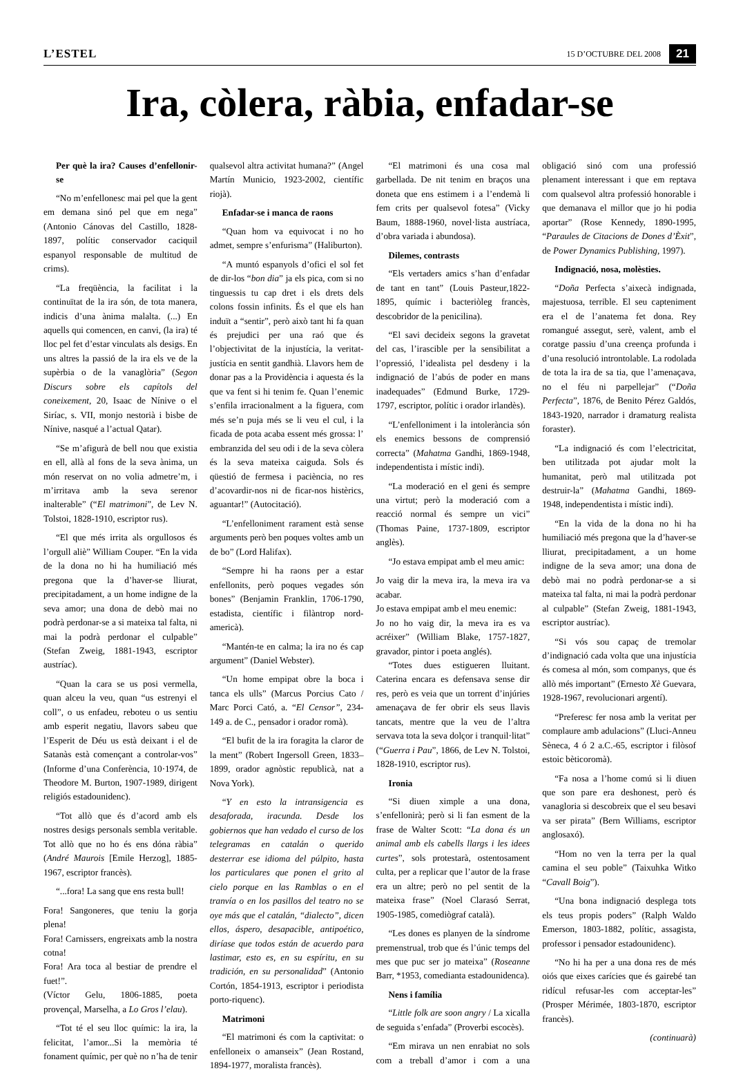L’ESTEL
15 D’OCTUBRE DEL 2008
21
Ira, còlera, ràbia, enfadar-se
Per què la ira? Causes d’enfellonir-se
“No m’enfellonesc mai pel que la gent em demana sinó pel que em nega” (Antonio Cánovas del Castillo, 1828-1897, polític conservador caciquil espanyol responsable de multitud de crims).
“La freqüència, la facilitat i la continuïtat de la ira són, de tota manera, indicis d’una ànima malalta. (...) En aquells qui comencen, en canvi, (la ira) té lloc pel fet d’estar vinculats als desigs. En uns altres la passió de la ira els ve de la supèrbia o de la vanaglòria” (Segon Discurs sobre els capítols del coneixement, 20, Isaac de Nínive o el Siríac, s. VII, monjo nestorià i bisbe de Nínive, nasqué a l’actual Qatar).
“Se m’afigurà de bell nou que existia en ell, allà al fons de la seva ànima, un món reservat on no volia admetre’m, i m’irritava amb la seva serenor inalterable” (“El matrimoni”, de Lev N. Tolstoi, 1828-1910, escriptor rus).
“El que més irrita als orgullosos és l’orgull aliè” William Couper. “En la vida de la dona no hi ha humiliació més pregona que la d’haver-se lliurat, precipitadament, a un home indigne de la seva amor; una dona de debò mai no podrà perdonar-se a si mateixa tal falta, ni mai la podrà perdonar el culpable” (Stefan Zweig, 1881-1943, escriptor austríac).
“Quan la cara se us posi vermella, quan alceu la veu, quan “us estrenyi el coll”, o us enfadeu, reboteu o us sentiu amb esperit negatiu, llavors sabeu que l’Esperit de Déu us està deixant i el de Satanàs està començant a controlar-vos” (Informe d’una Conferència, 10·1974, de Theodore M. Burton, 1907-1989, dirigent religiós estadounidenc).
“Tot allò que és d’acord amb els nostres desigs personals sembla veritable. Tot allò que no ho és ens dóna ràbia” (André Maurois [Emile Herzog], 1885-1967, escriptor francès).
“...fora! La sang que ens resta bull!
Fora! Sangoneres, que teniu la gorja plena!
Fora! Carnissers, engreixats amb la nostra cotna!
Fora! Ara toca al bestiar de prendre el fuet!”.
(Víctor Gelu, 1806-1885, poeta provençal, Marselha, a Lo Gros l’elau).
“Tot té el seu lloc químic: la ira, la felicitat, l’amor...Si la memòria té fonament químic, per què no n’ha de tenir qualsevol altra activitat humana?” (Angel Martín Municio, 1923-2002, científic riojà).
Enfadar-se i manca de raons
“Quan hom va equivocat i no ho admet, sempre s’enfurisma” (Haliburton).
“A muntó espanyols d’ofici el sol fet de dir-los “bon dia” ja els pica, com si no tinguessis tu cap dret i els drets dels colons fossin infinits. És el que els han induït a “sentir”, però això tant hi fa quan és prejudici per una raó que és l’objectivitat de la injustícia, la veritat-justícia en sentit gandhià. Llavors hem de donar pas a la Providència i aquesta és la que va fent si hi tenim fe. Quan l’enemic s’enfila irracionalment a la figuera, com més se’n puja més se li veu el cul, i la ficada de pota acaba essent més grossa: l’ embranzida del seu odi i de la seva còlera és la seva mateixa caiguda. Sols és qüestió de fermesa i paciència, no res d’acovardir-nos ni de ficar-nos histèrics, aguantar!” (Autocitació).
“L’enfelloniment rarament està sense arguments però ben poques voltes amb un de bo” (Lord Halifax).
“Sempre hi ha raons per a estar enfellonits, però poques vegades són bones” (Benjamin Franklin, 1706-1790, estadista, científic i filàntrop nord-americà).
“Mantén-te en calma; la ira no és cap argument” (Daniel Webster).
“Un home empipat obre la boca i tanca els ulls” (Marcus Porcius Cato / Marc Porci Cató, a. “El Censor”, 234-149 a. de C., pensador i orador romà).
“El bufit de la ira foragita la claror de la ment” (Robert Ingersoll Green, 1833–1899, orador agnòstic republicà, nat a Nova York).
“Y en esto la intransigencia es desaforada, iracunda. Desde los gobiernos que han vedado el curso de los telegramas en catalán o querido desterrar ese idioma del púlpito, hasta los particulares que ponen el grito al cielo porque en las Ramblas o en el tranvía o en los pasillos del teatro no se oye más que el catalán, “dialecto”, dicen ellos, áspero, desapacible, antipoético, diríase que todos están de acuerdo para lastimar, esto es, en su espíritu, en su tradición, en su personalidad” (Antonio Cortón, 1854-1913, escriptor i periodista porto-riquenc).
Matrimoni
“El matrimoni és com la captivitat: o enfelloneix o amanseix” (Jean Rostand, 1894-1977, moralista francès).
“El matrimoni és una cosa mal garbellada. De nit tenim en braços una doneta que ens estimem i a l’endemà li fem crits per qualsevol fotesa” (Vicky Baum, 1888-1960, novel·lista austríaca, d’obra variada i abundosa).
Dilemes, contrasts
“Els vertaders amics s’han d’enfadar de tant en tant” (Louis Pasteur,1822-1895, químic i bacteriòleg francès, descobridor de la penicilina).
“El savi decideix segons la gravetat del cas, l’irascible per la sensibilitat a l’opressió, l’idealista pel desdeny i la indignació de l’abús de poder en mans inadequades” (Edmund Burke, 1729-1797, escriptor, polític i orador irlandès).
“L’enfelloniment i la intolerància són els enemics bessons de comprensió correcta” (Mahatma Gandhi, 1869-1948, independentista i místic indi).
“La moderació en el geni és sempre una virtut; però la moderació com a reacció normal és sempre un vici” (Thomas Paine, 1737-1809, escriptor anglès).
“Jo estava empipat amb el meu amic:
Jo vaig dir la meva ira, la meva ira va acabar.
Jo estava empipat amb el meu enemic:
Jo no ho vaig dir, la meva ira es va acréixer” (William Blake, 1757-1827, gravador, pintor i poeta anglés).
“Totes dues estigueren lluitant. Caterina encara es defensava sense dir res, però es veia que un torrent d’injúries amenaçava de fer obrir els seus llavis tancats, mentre que la veu de l’altra servava tota la seva dolçor i tranquil·litat” (“Guerra i Pau”, 1866, de Lev N. Tolstoi, 1828-1910, escriptor rus).
Ironia
“Si diuen ximple a una dona, s’enfellonirà; però si li fan esment de la frase de Walter Scott: “La dona és un animal amb els cabells llargs i les idees curtes”, sols protestarà, ostentosament culta, per a replicar que l’autor de la frase era un altre; però no pel sentit de la mateixa frase” (Noel Clarasó Serrat, 1905-1985, comediògraf català).
“Les dones es planyen de la síndrome premenstrual, trob que és l’únic temps del mes que puc ser jo mateixa” (Roseanne Barr, *1953, comedianta estadounidenca).
Nens i família
“Little folk are soon angry / La xicalla de seguida s’enfada” (Proverbi escocès).
“Em mirava un nen enrabiat no sols com a treball d’amor i com a una obligació sinó com una professió plenament interessant i que em reptava com qualsevol altra professió honorable i que demanava el millor que jo hi podia aportar” (Rose Kennedy, 1890-1995, “Paraules de Citacions de Dones d’Èxit”, de Power Dynamics Publishing, 1997).
Indignació, nosa, molèsties.
“Doña Perfecta s’aixecà indignada, majestuosa, terrible. El seu capteniment era el de l’anatema fet dona. Rey romangué assegut, serè, valent, amb el coratge passiu d’una creença profunda i d’una resolució introntolable. La rodolada de tota la ira de sa tia, que l’amenaçava, no el féu ni parpellejar” (“Doña Perfecta”, 1876, de Benito Pérez Galdós, 1843-1920, narrador i dramaturg realista foraster).
“La indignació és com l’electricitat, ben utilitzada pot ajudar molt la humanitat, però mal utilitzada pot destruir-la” (Mahatma Gandhi, 1869-1948, independentista i místic indi).
“En la vida de la dona no hi ha humiliació més pregona que la d’haver-se lliurat, precipitadament, a un home indigne de la seva amor; una dona de debò mai no podrà perdonar-se a si mateixa tal falta, ni mai la podrà perdonar al culpable” (Stefan Zweig, 1881-1943, escriptor austríac).
“Si vós sou capaç de tremolar d’indignació cada volta que una injustícia és comesa al món, som companys, que és allò més important” (Ernesto Xè Guevara, 1928-1967, revolucionari argentí).
“Preferesc fer nosa amb la veritat per complaure amb adulacions” (Lluci-Anneu Sèneca, 4 ó 2 a.C.-65, escriptor i filòsof estoic bèticoromà).
“Fa nosa a l’home comú si li diuen que son pare era deshonest, però és vanagloria si descobreix que el seu besavi va ser pirata” (Bern Williams, escriptor anglosaxó).
“Hom no ven la terra per la qual camina el seu poble” (Taixuhka Witko “Cavall Boig”).
“Una bona indignació desplega tots els teus propis poders” (Ralph Waldo Emerson, 1803-1882, polític, assagista, professor i pensador estadounidenc).
“No hi ha per a una dona res de més oiós que eixes carícies que és gairebé tan ridícul refusar-les com acceptar-les” (Prosper Mérimée, 1803-1870, escriptor francès).
(continuarà)